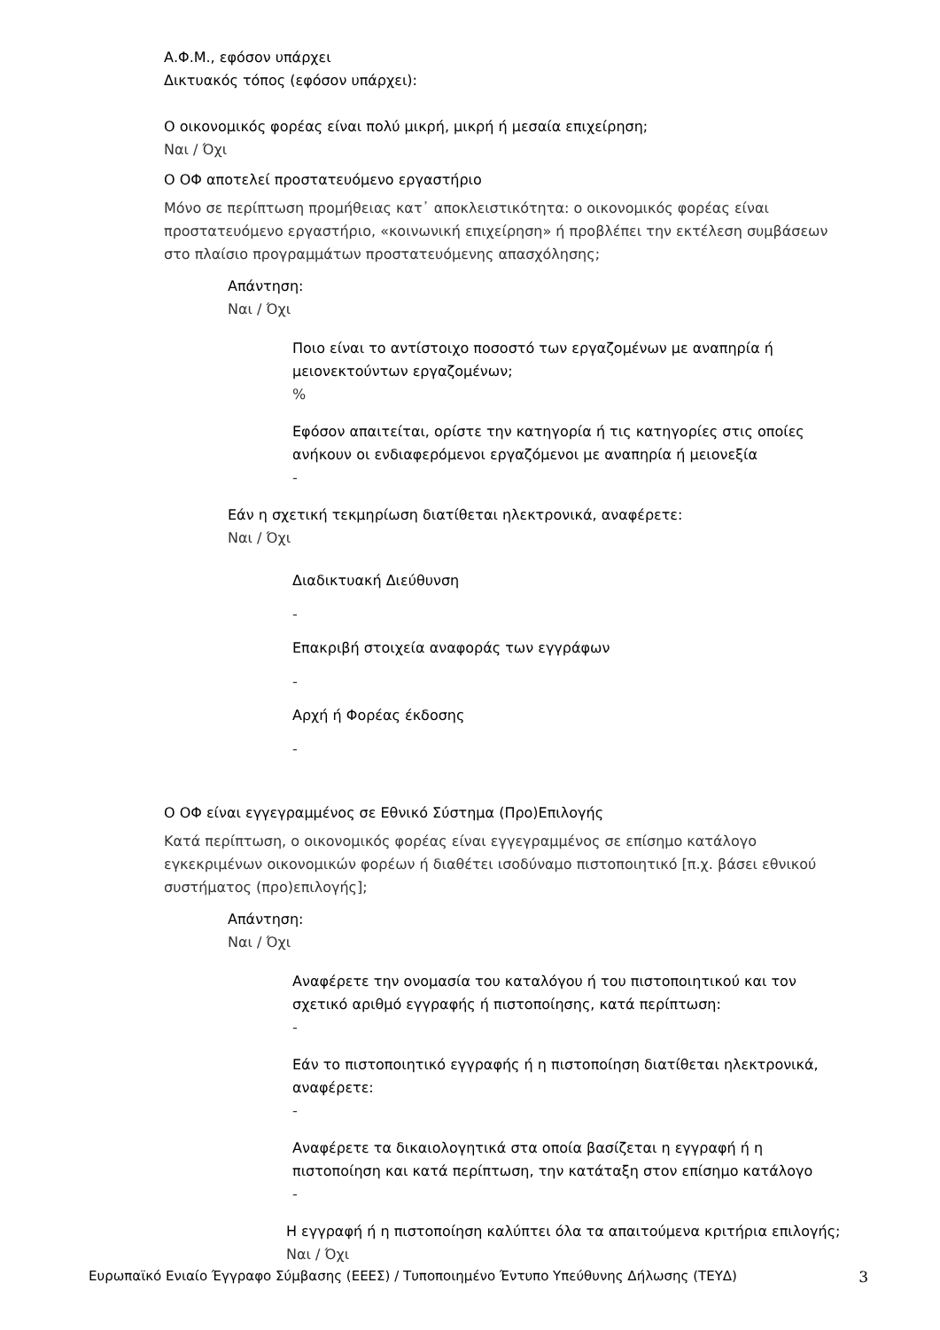Α.Φ.Μ., εφόσον υπάρχει
Δικτυακός τόπος (εφόσον υπάρχει):
Ο οικονομικός φορέας είναι πολύ μικρή, μικρή ή μεσαία επιχείρηση;
Ναι / Όχι
Ο ΟΦ αποτελεί προστατευόμενο εργαστήριο
Μόνο σε περίπτωση προμήθειας κατ᾽ αποκλειστικότητα: ο οικονομικός φορέας είναι προστατευόμενο εργαστήριο, «κοινωνική επιχείρηση» ή προβλέπει την εκτέλεση συμβάσεων στο πλαίσιο προγραμμάτων προστατευόμενης απασχόλησης;
Απάντηση:
Ναι / Όχι
Ποιο είναι το αντίστοιχο ποσοστό των εργαζομένων με αναπηρία ή μειονεκτούντων εργαζομένων;
%
Εφόσον απαιτείται, ορίστε την κατηγορία ή τις κατηγορίες στις οποίες ανήκουν οι ενδιαφερόμενοι εργαζόμενοι με αναπηρία ή μειονεξία
-
Εάν η σχετική τεκμηρίωση διατίθεται ηλεκτρονικά, αναφέρετε:
Ναι / Όχι
Διαδικτυακή Διεύθυνση
-
Επακριβή στοιχεία αναφοράς των εγγράφων
-
Αρχή ή Φορέας έκδοσης
-
Ο ΟΦ είναι εγγεγραμμένος σε Εθνικό Σύστημα (Προ)Επιλογής
Κατά περίπτωση, ο οικονομικός φορέας είναι εγγεγραμμένος σε επίσημο κατάλογο εγκεκριμένων οικονομικών φορέων ή διαθέτει ισοδύναμο πιστοποιητικό [π.χ. βάσει εθνικού συστήματος (προ)επιλογής];
Απάντηση:
Ναι / Όχι
Αναφέρετε την ονομασία του καταλόγου ή του πιστοποιητικού και τον σχετικό αριθμό εγγραφής ή πιστοποίησης, κατά περίπτωση:
-
Εάν το πιστοποιητικό εγγραφής ή η πιστοποίηση διατίθεται ηλεκτρονικά, αναφέρετε:
-
Αναφέρετε τα δικαιολογητικά στα οποία βασίζεται η εγγραφή ή η πιστοποίηση και κατά περίπτωση, την κατάταξη στον επίσημο κατάλογο
-
Η εγγραφή ή η πιστοποίηση καλύπτει όλα τα απαιτούμενα κριτήρια επιλογής;
Ναι / Όχι
Ευρωπαϊκό Ενιαίο Έγγραφο Σύμβασης (ΕΕΕΣ) / Τυποποιημένο Έντυπο Υπεύθυνης Δήλωσης (ΤΕΥΔ) 3